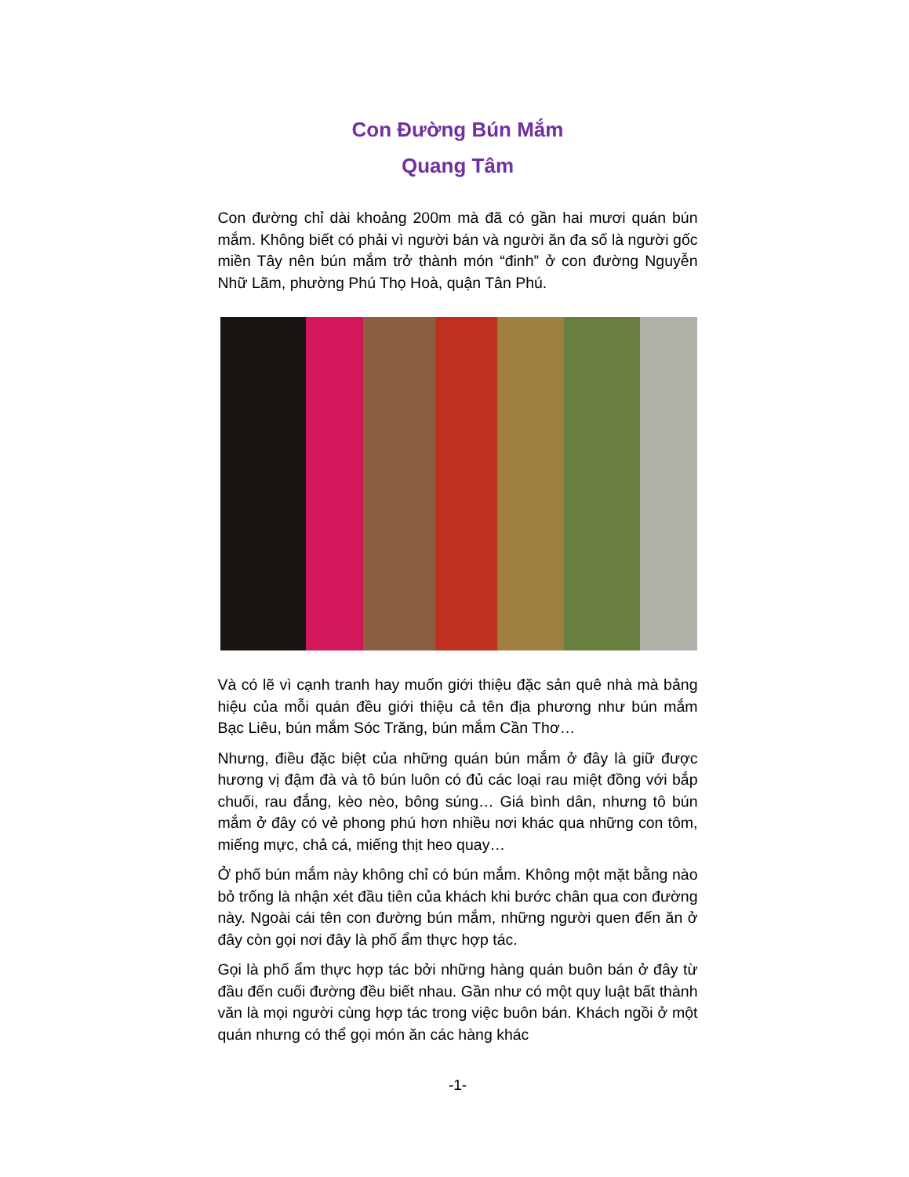Con Đường Bún Mắm
Quang Tâm
Con đường chỉ dài khoảng 200m mà đã có gần hai mươi quán bún mắm. Không biết có phải vì người bán và người ăn đa số là người gốc miền Tây nên bún mắm trở thành món “đinh” ở con đường Nguyễn Nhữ Lãm, phường Phú Thọ Hoà, quận Tân Phú.
Và có lẽ vì cạnh tranh hay muốn giới thiệu đặc sản quê nhà mà bảng hiệu của mỗi quán đều giới thiệu cả tên địa phương như bún mắm Bạc Liêu, bún mắm Sóc Trăng, bún mắm Cần Thơ…
Nhưng, điều đặc biệt của những quán bún mắm ở đây là giữ được hương vị đậm đà và tô bún luôn có đủ các loại rau miệt đồng với bắp chuối, rau đắng, kèo nèo, bông súng… Giá bình dân, nhưng tô bún mắm ở đây có vẻ phong phú hơn nhiều nơi khác qua những con tôm, miếng mực, chả cá, miếng thịt heo quay…
Ở phố bún mắm này không chỉ có bún mắm. Không một mặt bằng nào bỏ trống là nhận xét đầu tiên của khách khi bước chân qua con đường này. Ngoài cái tên con đường bún mắm, những người quen đến ăn ở đây còn gọi nơi đây là phố ẩm thực hợp tác.
Gọi là phố ẩm thực hợp tác bởi những hàng quán buôn bán ở đây từ đầu đến cuối đường đều biết nhau. Gần như có một quy luật bất thành văn là mọi người cùng hợp tác trong việc buôn bán. Khách ngồi ở một quán nhưng có thể gọi món ăn các hàng khác
-1-